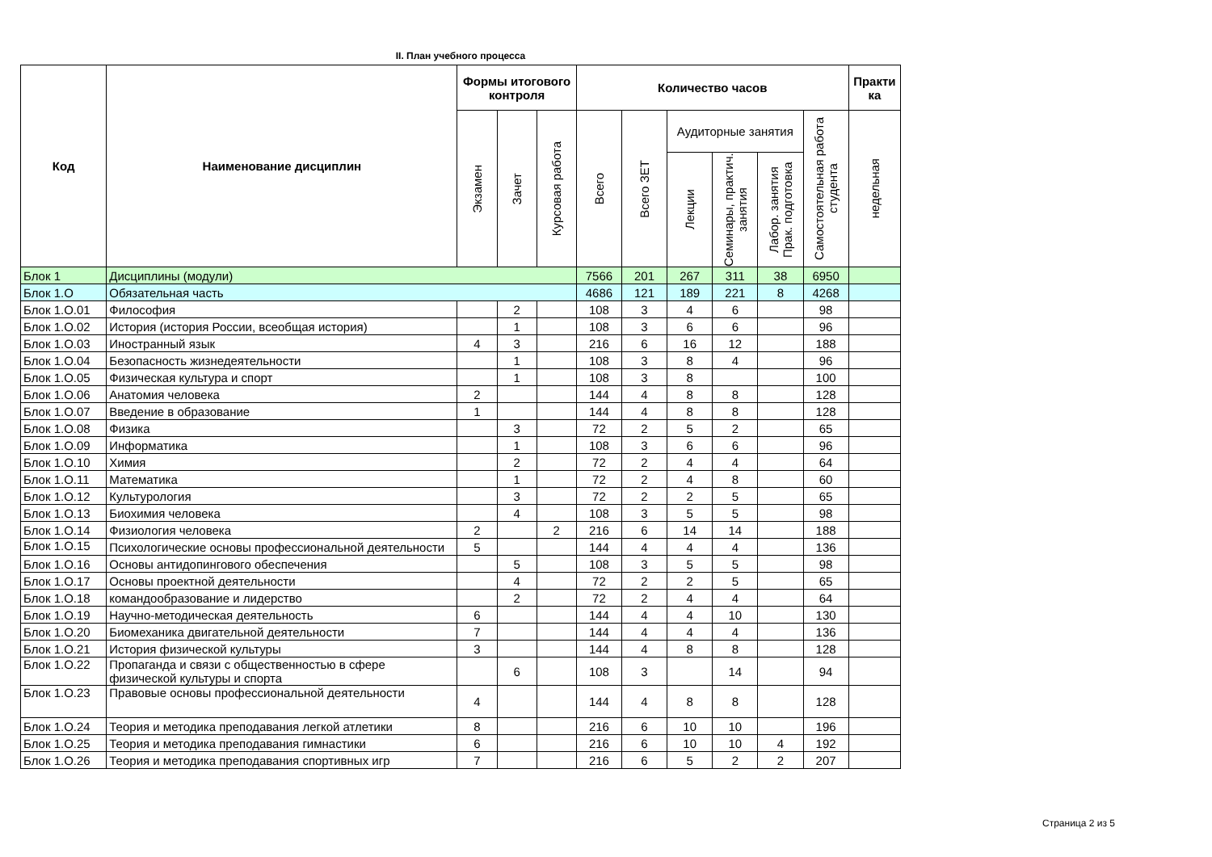II. План учебного процесса
| Код | Наименование дисциплин | Формы итогового контроля | | | Количество часов | | | | | | Практи ка |
| --- | --- | --- | --- | --- | --- | --- | --- | --- | --- | --- | --- |
| | | Экзамен | Зачет | Курсовая работа | Всего | Всего ЗЕТ | Аудиторные занятия | | | Самостоятельная работа студента | недельная |
| | | | | | | | Лекции | Семинары, практич. занятия | Лабор. занятия Прак. подготовка | | |
| Блок 1 | Дисциплины (модули) | | | | 7566 | 201 | 267 | 311 | 38 | 6950 | |
| Блок 1.О | Обязательная часть | | | | 4686 | 121 | 189 | 221 | 8 | 4268 | |
| Блок 1.О.01 | Философия | | 2 | | 108 | 3 | 4 | 6 | | 98 | |
| Блок 1.О.02 | История (история России, всеобщая история) | | 1 | | 108 | 3 | 6 | 6 | | 96 | |
| Блок 1.О.03 | Иностранный язык | 4 | 3 | | 216 | 6 | 16 | 12 | | 188 | |
| Блок 1.О.04 | Безопасность жизнедеятельности | | 1 | | 108 | 3 | 8 | 4 | | 96 | |
| Блок 1.О.05 | Физическая культура и спорт | | 1 | | 108 | 3 | 8 | | | 100 | |
| Блок 1.О.06 | Анатомия человека | 2 | | | 144 | 4 | 8 | 8 | | 128 | |
| Блок 1.О.07 | Введение в образование | 1 | | | 144 | 4 | 8 | 8 | | 128 | |
| Блок 1.О.08 | Физика | | 3 | | 72 | 2 | 5 | 2 | | 65 | |
| Блок 1.О.09 | Информатика | | 1 | | 108 | 3 | 6 | 6 | | 96 | |
| Блок 1.О.10 | Химия | | 2 | | 72 | 2 | 4 | 4 | | 64 | |
| Блок 1.О.11 | Математика | | 1 | | 72 | 2 | 4 | 8 | | 60 | |
| Блок 1.О.12 | Культурология | | 3 | | 72 | 2 | 2 | 5 | | 65 | |
| Блок 1.О.13 | Биохимия человека | | 4 | | 108 | 3 | 5 | 5 | | 98 | |
| Блок 1.О.14 | Физиология человека | 2 | | 2 | 216 | 6 | 14 | 14 | | 188 | |
| Блок 1.О.15 | Психологические основы профессиональной деятельности | 5 | | | 144 | 4 | 4 | 4 | | 136 | |
| Блок 1.О.16 | Основы антидопингового обеспечения | | 5 | | 108 | 3 | 5 | 5 | | 98 | |
| Блок 1.О.17 | Основы проектной деятельности | | 4 | | 72 | 2 | 2 | 5 | | 65 | |
| Блок 1.О.18 | командообразование и лидерство | | 2 | | 72 | 2 | 4 | 4 | | 64 | |
| Блок 1.О.19 | Научно-методическая деятельность | 6 | | | 144 | 4 | 4 | 10 | | 130 | |
| Блок 1.О.20 | Биомеханика двигательной деятельности | 7 | | | 144 | 4 | 4 | 4 | | 136 | |
| Блок 1.О.21 | История физической культуры | 3 | | | 144 | 4 | 8 | 8 | | 128 | |
| Блок 1.О.22 | Пропаганда и связи с общественностью в сфере физической культуры и спорта | | 6 | | 108 | 3 | | 14 | | 94 | |
| Блок 1.О.23 | Правовые основы профессиональной деятельности | 4 | | | 144 | 4 | 8 | 8 | | 128 | |
| Блок 1.О.24 | Теория и методика преподавания легкой атлетики | 8 | | | 216 | 6 | 10 | 10 | | 196 | |
| Блок 1.О.25 | Теория и методика преподавания гимнастики | 6 | | | 216 | 6 | 10 | 10 | 4 | 192 | |
| Блок 1.О.26 | Теория и методика преподавания спортивных игр | 7 | | | 216 | 6 | 5 | 2 | 2 | 207 | |
Страница 2 из 5